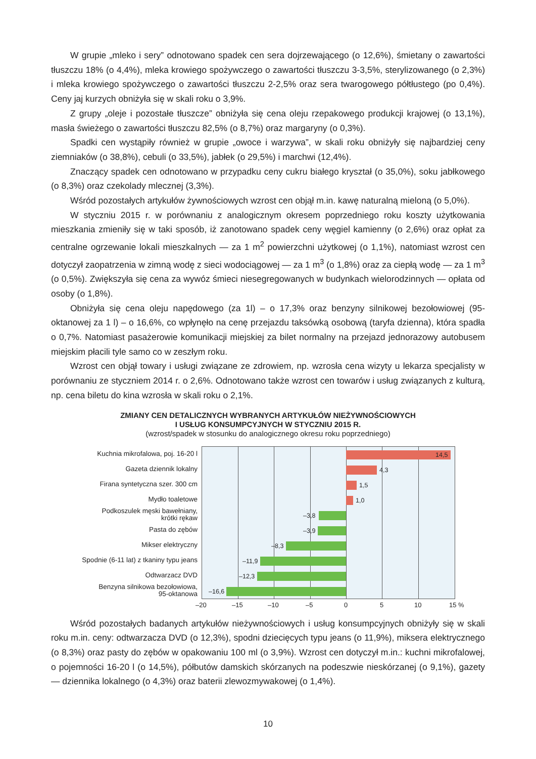W grupie „mleko i sery” odnotowano spadek cen sera dojrzewającego (o 12,6%), śmietany o zawartości tłuszczu 18% (o 4,4%), mleka krowiego spożywczego o zawartości tłuszczu 3-3,5%, sterylizowanego (o 2,3%) i mleka krowiego spożywczego o zawartości tłuszczu 2-2,5% oraz sera twarogowego półtłustego (po 0,4%). Ceny jaj kurzych obniżyła się w skali roku o 3,9%.
Z grupy „oleje i pozostałe tłuszcze” obniżyła się cena oleju rzepakowego produkcji krajowej (o 13,1%), masła świeżego o zawartości tłuszczu 82,5% (o 8,7%) oraz margaryny (o 0,3%).
Spadki cen wystąpiły również w grupie „owoce i warzywa”, w skali roku obniżyły się najbardziej ceny ziemniaków (o 38,8%), cebuli (o 33,5%), jabłek (o 29,5%) i marchwi (12,4%).
Znaczący spadek cen odnotowano w przypadku ceny cukru białego kryształ (o 35,0%), soku jabłkowego (o 8,3%) oraz czekolady mlecznej (3,3%).
Wśród pozostałych artykułów żywnościowych wzrost cen objął m.in. kawę naturalną mieloną (o 5,0%).
W styczniu 2015 r. w porównaniu z analogicznym okresem poprzedniego roku koszty użytkowania mieszkania zmieniły się w taki sposób, iż zanotowano spadek ceny węgiel kamienny (o 2,6%) oraz opłat za centralne ogrzewanie lokali mieszkalnych — za 1 m<sup>2</sup> powierzchni użytkowej (o 1,1%), natomiast wzrost cen dotyczył zaopatrzenia w zimną wodę z sieci wodociągowej — za 1 m<sup>3</sup> (o 1,8%) oraz za ciepłą wodę — za 1 m<sup>3</sup> (o 0,5%). Zwiększyła się cena za wywóz śmieci niesegregowanych w budynkach wielorodzinnych — opłata od osoby (o 1,8%).
Obniżyła się cena oleju napędowego (za 1l) – o 17,3% oraz benzyny silnikowej bezołowiowej (95-oktanowej za 1 l) – o 16,6%, co wpłynęło na cenę przejazdu taksówką osobową (taryfa dzienna), która spadła o 0,7%. Natomiast pasażerowie komunikacji miejskiej za bilet normalny na przejazd jednorazowy autobusem miejskim płacili tyle samo co w zeszłym roku.
Wzrost cen objął towary i usługi związane ze zdrowiem, np. wzrosła cena wizyty u lekarza specjalisty w porównaniu ze styczniem 2014 r. o 2,6%. Odnotowano także wzrost cen towarów i usług związanych z kulturą, np. cena biletu do kina wzrosła w skali roku o 2,1%.
ZMIANY CEN DETALICZNYCH WYBRANYCH ARTYKUŁÓW NIEŻYWNOŚCIOWYCH
I USŁUG KONSUMPCYJNYCH W STYCZNIU 2015 R.
(wzrost/spadek w stosunku do analogicznego okresu roku poprzedniego)
Kuchnia mikrofalowa, poj. 16-20 l
Gazeta dziennik lokalny
Firana syntetyczna szer. 300 cm
Mydło toaletowe
Podkoszulek męski bawełniany,
krótki rękaw
Pasta do zębów
Mikser elektryczny
Spodnie (6-11 lat) z tkaniny typu jeans
Odtwarzacz DVD
Benzyna silnikowa bezołowiowa,
95-oktanowa
14,5
4,3
1,5
1,0
–3,8
–3,9
–8,3
–11,9
–12,3
–16,6
–20 –15 –10 –5 0 5 10 15 %
Wśród pozostałych badanych artykułów nieżywnościowych i usług konsumpcyjnych obniżyły się w skali roku m.in. ceny: odtwarzacza DVD (o 12,3%), spodni dziecięcych typu jeans (o 11,9%), miksera elektrycznego (o 8,3%) oraz pasty do zębów w opakowaniu 100 ml (o 3,9%). Wzrost cen dotyczył m.in.: kuchni mikrofalowej, o pojemności 16-20 l (o 14,5%), półbutów damskich skórzanych na podeszwie nieskórzanej (o 9,1%), gazety — dziennika lokalnego (o 4,3%) oraz baterii zlewozmywakowej (o 1,4%).
10